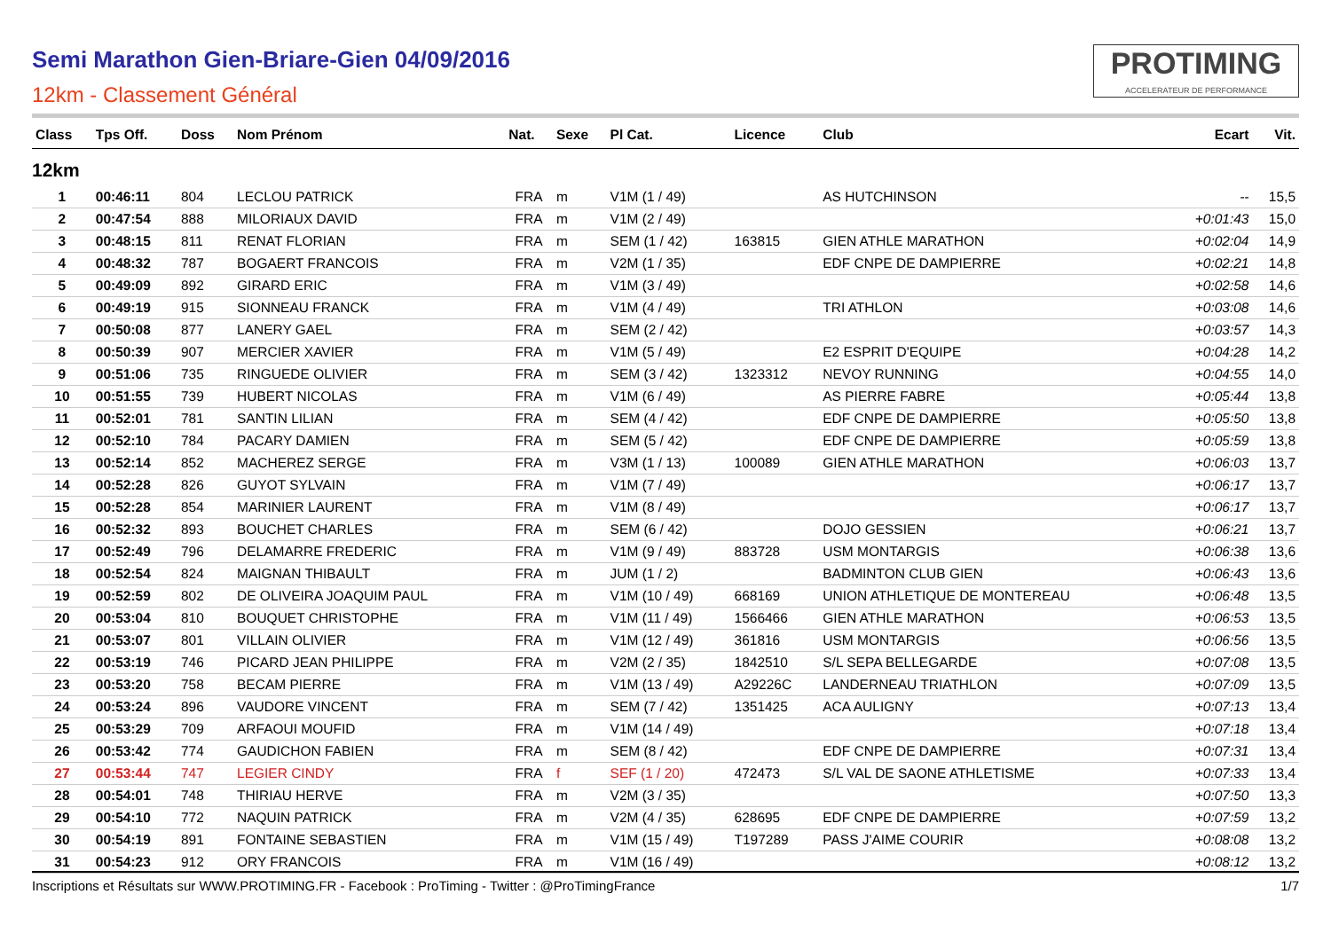Semi Marathon Gien-Briare-Gien 04/09/2016
12km - Classement Général
PROTIMING
ACCELERATEUR DE PERFORMANCE
| Class | Tps Off. | Doss | Nom Prénom | Nat. | Sexe | Pl Cat. | Licence | Club | Ecart | Vit. |
| --- | --- | --- | --- | --- | --- | --- | --- | --- | --- | --- |
| 12km | | | | | | | | | | |
| 1 | 00:46:11 | 804 | LECLOU PATRICK | FRA | m | V1M (1 / 49) | | AS HUTCHINSON | -- | 15,5 |
| 2 | 00:47:54 | 888 | MILORIAUX DAVID | FRA | m | V1M (2 / 49) | | | +0:01:43 | 15,0 |
| 3 | 00:48:15 | 811 | RENAT FLORIAN | FRA | m | SEM (1 / 42) | 163815 | GIEN ATHLE MARATHON | +0:02:04 | 14,9 |
| 4 | 00:48:32 | 787 | BOGAERT FRANCOIS | FRA | m | V2M (1 / 35) | | EDF CNPE DE DAMPIERRE | +0:02:21 | 14,8 |
| 5 | 00:49:09 | 892 | GIRARD ERIC | FRA | m | V1M (3 / 49) | | | +0:02:58 | 14,6 |
| 6 | 00:49:19 | 915 | SIONNEAU FRANCK | FRA | m | V1M (4 / 49) | | TRI ATHLON | +0:03:08 | 14,6 |
| 7 | 00:50:08 | 877 | LANERY GAEL | FRA | m | SEM (2 / 42) | | | +0:03:57 | 14,3 |
| 8 | 00:50:39 | 907 | MERCIER XAVIER | FRA | m | V1M (5 / 49) | | E2 ESPRIT D'EQUIPE | +0:04:28 | 14,2 |
| 9 | 00:51:06 | 735 | RINGUEDE OLIVIER | FRA | m | SEM (3 / 42) | 1323312 | NEVOY RUNNING | +0:04:55 | 14,0 |
| 10 | 00:51:55 | 739 | HUBERT NICOLAS | FRA | m | V1M (6 / 49) | | AS PIERRE FABRE | +0:05:44 | 13,8 |
| 11 | 00:52:01 | 781 | SANTIN LILIAN | FRA | m | SEM (4 / 42) | | EDF CNPE DE DAMPIERRE | +0:05:50 | 13,8 |
| 12 | 00:52:10 | 784 | PACARY DAMIEN | FRA | m | SEM (5 / 42) | | EDF CNPE DE DAMPIERRE | +0:05:59 | 13,8 |
| 13 | 00:52:14 | 852 | MACHEREZ SERGE | FRA | m | V3M (1 / 13) | 100089 | GIEN ATHLE MARATHON | +0:06:03 | 13,7 |
| 14 | 00:52:28 | 826 | GUYOT SYLVAIN | FRA | m | V1M (7 / 49) | | | +0:06:17 | 13,7 |
| 15 | 00:52:28 | 854 | MARINIER LAURENT | FRA | m | V1M (8 / 49) | | | +0:06:17 | 13,7 |
| 16 | 00:52:32 | 893 | BOUCHET CHARLES | FRA | m | SEM (6 / 42) | | DOJO GESSIEN | +0:06:21 | 13,7 |
| 17 | 00:52:49 | 796 | DELAMARRE FREDERIC | FRA | m | V1M (9 / 49) | 883728 | USM MONTARGIS | +0:06:38 | 13,6 |
| 18 | 00:52:54 | 824 | MAIGNAN THIBAULT | FRA | m | JUM (1 / 2) | | BADMINTON CLUB GIEN | +0:06:43 | 13,6 |
| 19 | 00:52:59 | 802 | DE OLIVEIRA JOAQUIM PAUL | FRA | m | V1M (10 / 49) | 668169 | UNION ATHLETIQUE DE MONTEREAU | +0:06:48 | 13,5 |
| 20 | 00:53:04 | 810 | BOUQUET CHRISTOPHE | FRA | m | V1M (11 / 49) | 1566466 | GIEN ATHLE MARATHON | +0:06:53 | 13,5 |
| 21 | 00:53:07 | 801 | VILLAIN OLIVIER | FRA | m | V1M (12 / 49) | 361816 | USM MONTARGIS | +0:06:56 | 13,5 |
| 22 | 00:53:19 | 746 | PICARD JEAN PHILIPPE | FRA | m | V2M (2 / 35) | 1842510 | S/L SEPA BELLEGARDE | +0:07:08 | 13,5 |
| 23 | 00:53:20 | 758 | BECAM PIERRE | FRA | m | V1M (13 / 49) | A29226C | LANDERNEAU TRIATHLON | +0:07:09 | 13,5 |
| 24 | 00:53:24 | 896 | VAUDORE VINCENT | FRA | m | SEM (7 / 42) | 1351425 | ACA AULIGNY | +0:07:13 | 13,4 |
| 25 | 00:53:29 | 709 | ARFAOUI MOUFID | FRA | m | V1M (14 / 49) | | | +0:07:18 | 13,4 |
| 26 | 00:53:42 | 774 | GAUDICHON FABIEN | FRA | m | SEM (8 / 42) | | EDF CNPE DE DAMPIERRE | +0:07:31 | 13,4 |
| 27 | 00:53:44 | 747 | LEGIER CINDY | FRA | f | SEF (1 / 20) | 472473 | S/L VAL DE SAONE ATHLETISME | +0:07:33 | 13,4 |
| 28 | 00:54:01 | 748 | THIRIAU HERVE | FRA | m | V2M (3 / 35) | | | +0:07:50 | 13,3 |
| 29 | 00:54:10 | 772 | NAQUIN PATRICK | FRA | m | V2M (4 / 35) | 628695 | EDF CNPE DE DAMPIERRE | +0:07:59 | 13,2 |
| 30 | 00:54:19 | 891 | FONTAINE SEBASTIEN | FRA | m | V1M (15 / 49) | T197289 | PASS J'AIME COURIR | +0:08:08 | 13,2 |
| 31 | 00:54:23 | 912 | ORY FRANCOIS | FRA | m | V1M (16 / 49) | | | +0:08:12 | 13,2 |
Inscriptions et Résultats sur WWW.PROTIMING.FR - Facebook : ProTiming - Twitter : @ProTimingFrance 1/7